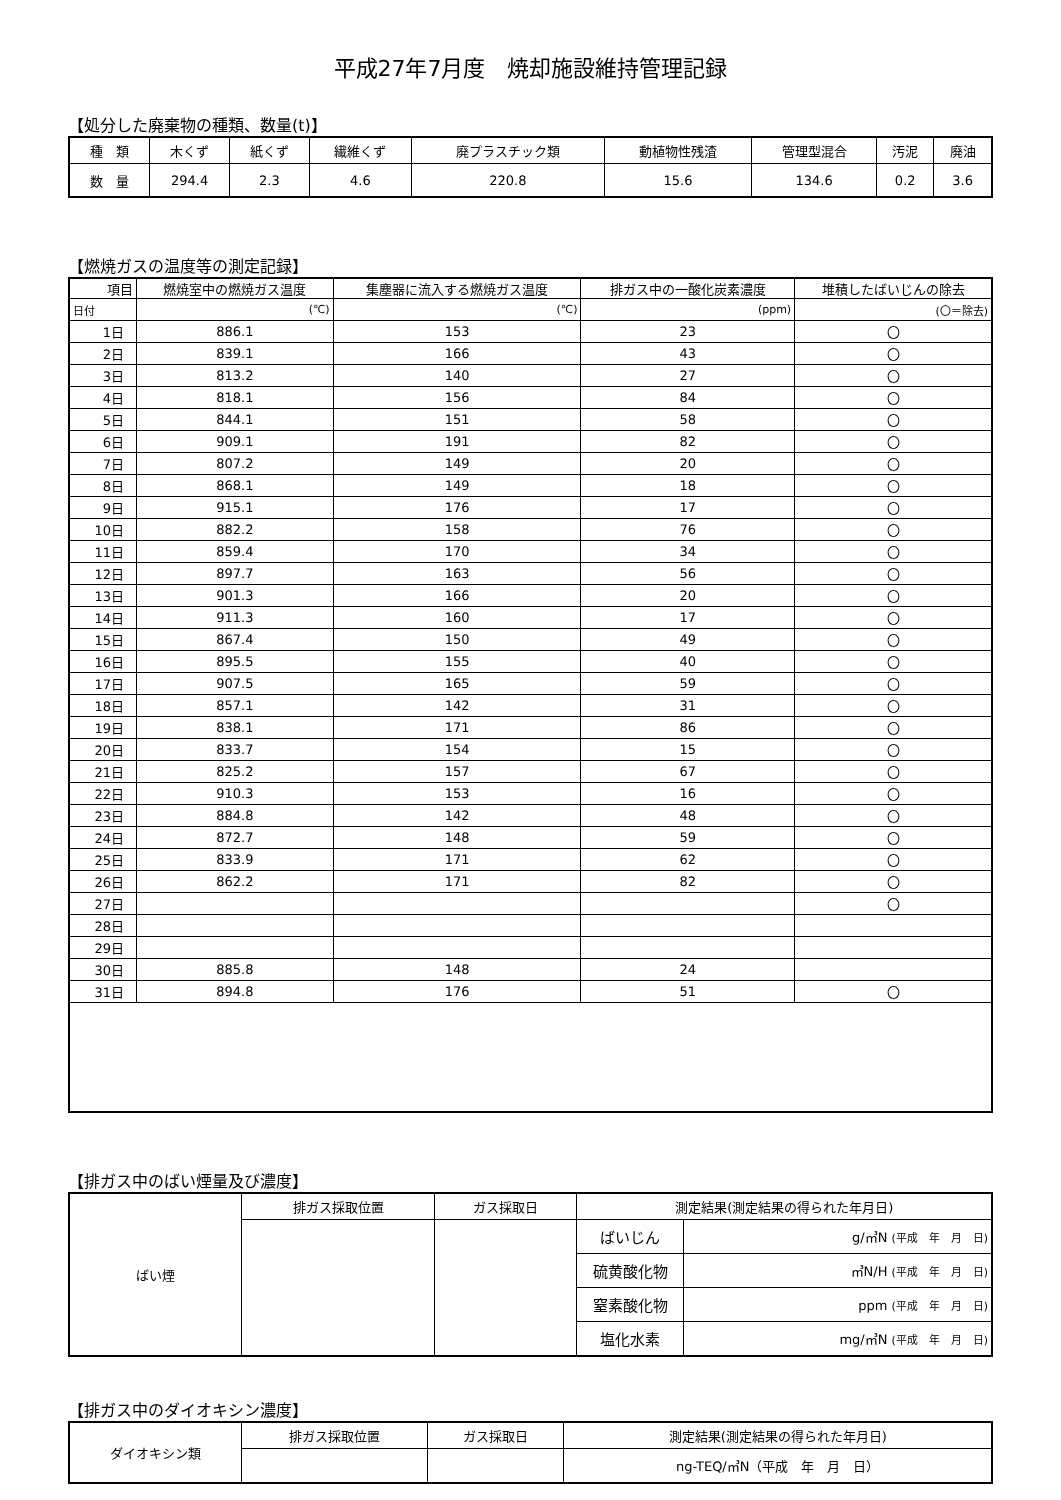平成27年7月度　焼却施設維持管理記録
【処分した廃棄物の種類、数量(t)】
| 種 類 | 木くず | 紙くず | 繊維くず | 廃プラスチック類 | 動植物性残渣 | 管理型混合 | 汚泥 | 廃油 |
| --- | --- | --- | --- | --- | --- | --- | --- | --- |
| 数 量 | 294.4 | 2.3 | 4.6 | 220.8 | 15.6 | 134.6 | 0.2 | 3.6 |
【燃焼ガスの温度等の測定記録】
| 項目 | 燃焼室中の燃焼ガス温度 | 集塵器に流入する燃焼ガス温度 | 排ガス中の一酸化炭素濃度 | 堆積したばいじんの除去 |
| --- | --- | --- | --- | --- |
| 日付 | (℃) | (℃) | (ppm) | (〇＝除去) |
| 1日 | 886.1 | 153 | 23 | 〇 |
| 2日 | 839.1 | 166 | 43 | 〇 |
| 3日 | 813.2 | 140 | 27 | 〇 |
| 4日 | 818.1 | 156 | 84 | 〇 |
| 5日 | 844.1 | 151 | 58 | 〇 |
| 6日 | 909.1 | 191 | 82 | 〇 |
| 7日 | 807.2 | 149 | 20 | 〇 |
| 8日 | 868.1 | 149 | 18 | 〇 |
| 9日 | 915.1 | 176 | 17 | 〇 |
| 10日 | 882.2 | 158 | 76 | 〇 |
| 11日 | 859.4 | 170 | 34 | 〇 |
| 12日 | 897.7 | 163 | 56 | 〇 |
| 13日 | 901.3 | 166 | 20 | 〇 |
| 14日 | 911.3 | 160 | 17 | 〇 |
| 15日 | 867.4 | 150 | 49 | 〇 |
| 16日 | 895.5 | 155 | 40 | 〇 |
| 17日 | 907.5 | 165 | 59 | 〇 |
| 18日 | 857.1 | 142 | 31 | 〇 |
| 19日 | 838.1 | 171 | 86 | 〇 |
| 20日 | 833.7 | 154 | 15 | 〇 |
| 21日 | 825.2 | 157 | 67 | 〇 |
| 22日 | 910.3 | 153 | 16 | 〇 |
| 23日 | 884.8 | 142 | 48 | 〇 |
| 24日 | 872.7 | 148 | 59 | 〇 |
| 25日 | 833.9 | 171 | 62 | 〇 |
| 26日 | 862.2 | 171 | 82 | 〇 |
| 27日 | | | | 〇 |
| 28日 | | | | |
| 29日 | | | | |
| 30日 | 885.8 | 148 | 24 | |
| 31日 | 894.8 | 176 | 51 | 〇 |
【排ガス中のばい煙量及び濃度】
| ばい煙 | 排ガス採取位置 | ガス採取日 | 測定結果(測定結果の得られた年月日) | |
| | | | ばいじん | g/㎥N (平成 年 月 日) |
| | | | 硫黄酸化物 | ㎥N/H (平成 年 月 日) |
| | | | 窒素酸化物 | ppm (平成 年 月 日) |
| | | | 塩化水素 | mg/㎥N (平成 年 月 日) |
【排ガス中のダイオキシン濃度】
| ダイオキシン類 | 排ガス採取位置 | ガス採取日 | 測定結果(測定結果の得られた年月日) |
| | | | ng-TEQ/㎥N（平成 年 月 日） |